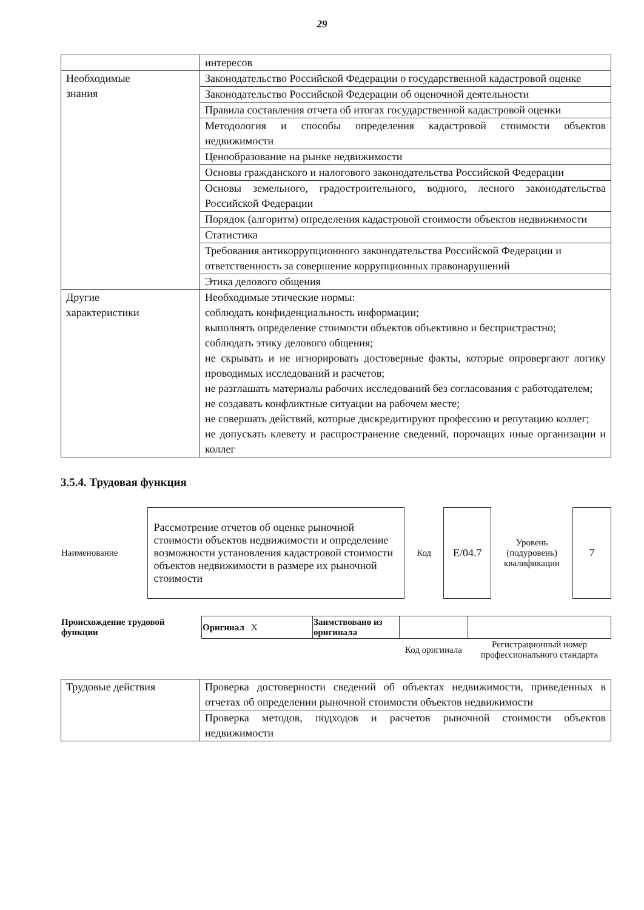29
| | интересов |
| Необходимые знания | Законодательство Российской Федерации о государственной кадастровой оценке |
| | Законодательство Российской Федерации об оценочной деятельности |
| | Правила составления отчета об итогах государственной кадастровой оценки |
| | Методология и способы определения кадастровой стоимости объектов недвижимости |
| | Ценообразование на рынке недвижимости |
| | Основы гражданского и налогового законодательства Российской Федерации |
| | Основы земельного, градостроительного, водного, лесного законодательства Российской Федерации |
| | Порядок (алгоритм) определения кадастровой стоимости объектов недвижимости |
| | Статистика |
| | Требования антикоррупционного законодательства Российской Федерации и ответственность за совершение коррупционных правонарушений |
| | Этика делового общения |
| Другие характеристики | Необходимые этические нормы: соблюдать конфиденциальность информации; выполнять определение стоимости объектов объективно и беспристрастно; соблюдать этику делового общения; не скрывать и не игнорировать достоверные факты, которые опровергают логику проводимых исследований и расчетов; не разглашать материалы рабочих исследований без согласования с работодателем; не создавать конфликтные ситуации на рабочем месте; не совершать действий, которые дискредитируют профессию и репутацию коллег; не допускать клевету и распространение сведений, порочащих иные организации и коллег |
3.5.4. Трудовая функция
| Наименование | Рассмотрение отчетов об оценке рыночной стоимости объектов недвижимости и определение возможности установления кадастровой стоимости объектов недвижимости в размере их рыночной стоимости | Код | Е/04.7 | Уровень (подуровень) квалификации | 7 |
| Происхождение трудовой функции | Оригинал X | Заимствовано из оригинала | | |
| | | | Код оригинала | Регистрационный номер профессионального стандарта |
| Трудовые действия | Проверка достоверности сведений об объектах недвижимости, приведенных в отчетах об определении рыночной стоимости объектов недвижимости |
| | Проверка методов, подходов и расчетов рыночной стоимости объектов недвижимости |